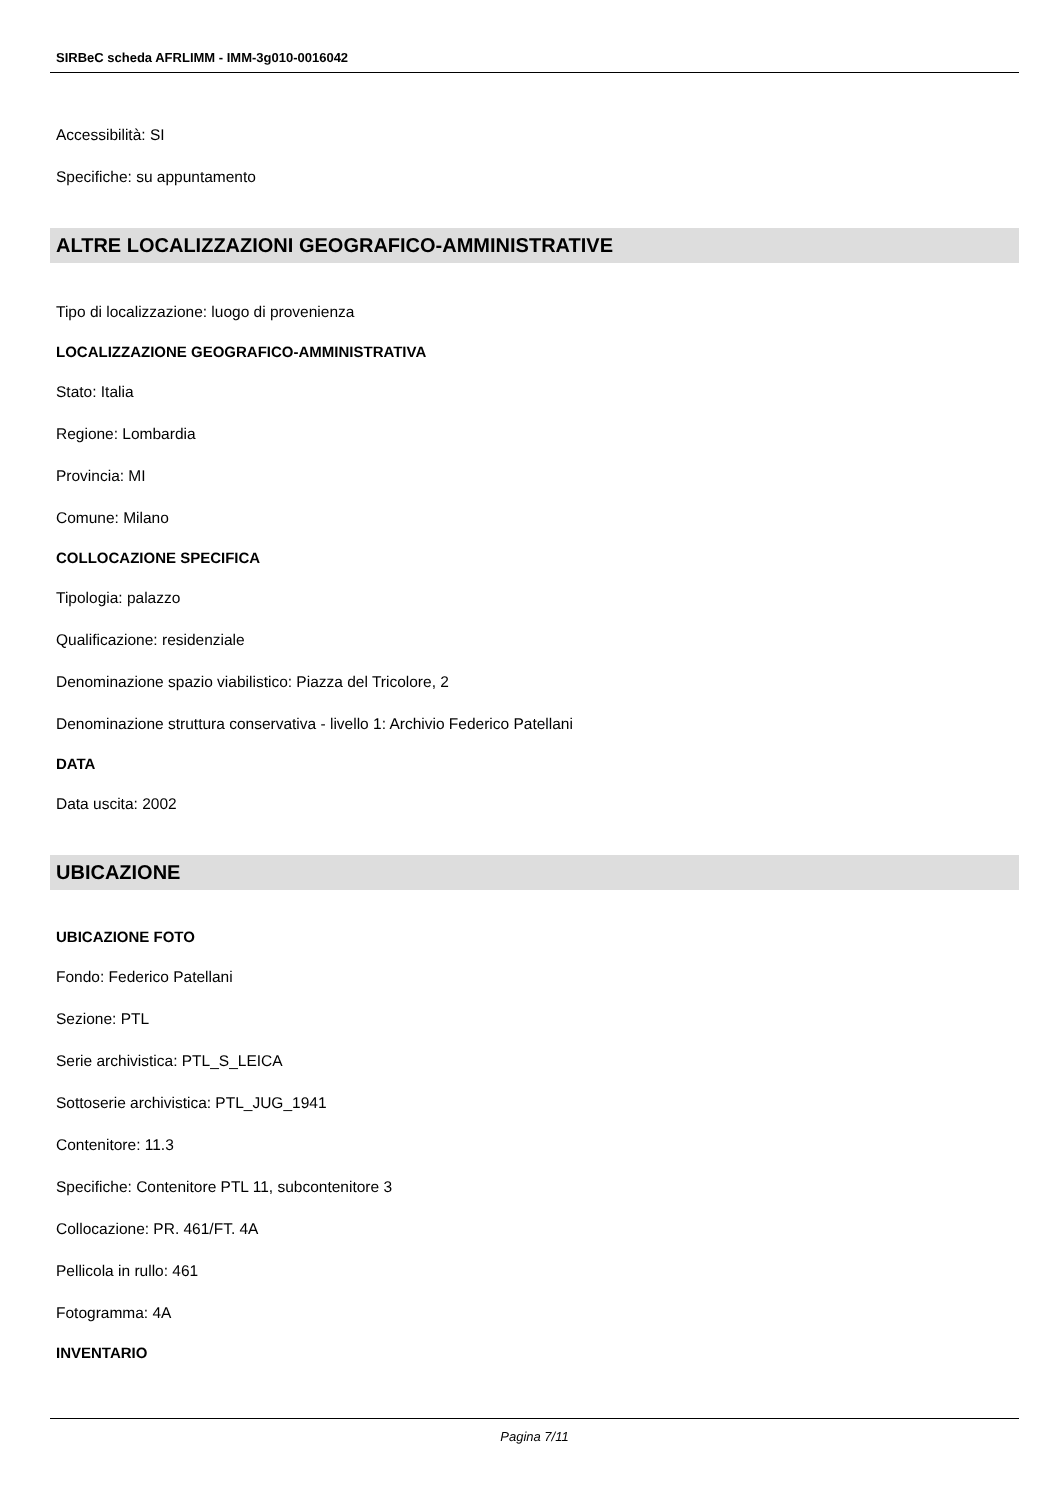SIRBeC scheda AFRLIMM - IMM-3g010-0016042
Accessibilità: SI
Specifiche: su appuntamento
ALTRE LOCALIZZAZIONI GEOGRAFICO-AMMINISTRATIVE
Tipo di localizzazione: luogo di provenienza
LOCALIZZAZIONE GEOGRAFICO-AMMINISTRATIVA
Stato: Italia
Regione: Lombardia
Provincia: MI
Comune: Milano
COLLOCAZIONE SPECIFICA
Tipologia: palazzo
Qualificazione: residenziale
Denominazione spazio viabilistico: Piazza del Tricolore, 2
Denominazione struttura conservativa - livello 1: Archivio Federico Patellani
DATA
Data uscita: 2002
UBICAZIONE
UBICAZIONE FOTO
Fondo: Federico Patellani
Sezione: PTL
Serie archivistica: PTL_S_LEICA
Sottoserie archivistica: PTL_JUG_1941
Contenitore: 11.3
Specifiche: Contenitore PTL 11, subcontenitore 3
Collocazione: PR. 461/FT. 4A
Pellicola in rullo: 461
Fotogramma: 4A
INVENTARIO
Pagina 7/11